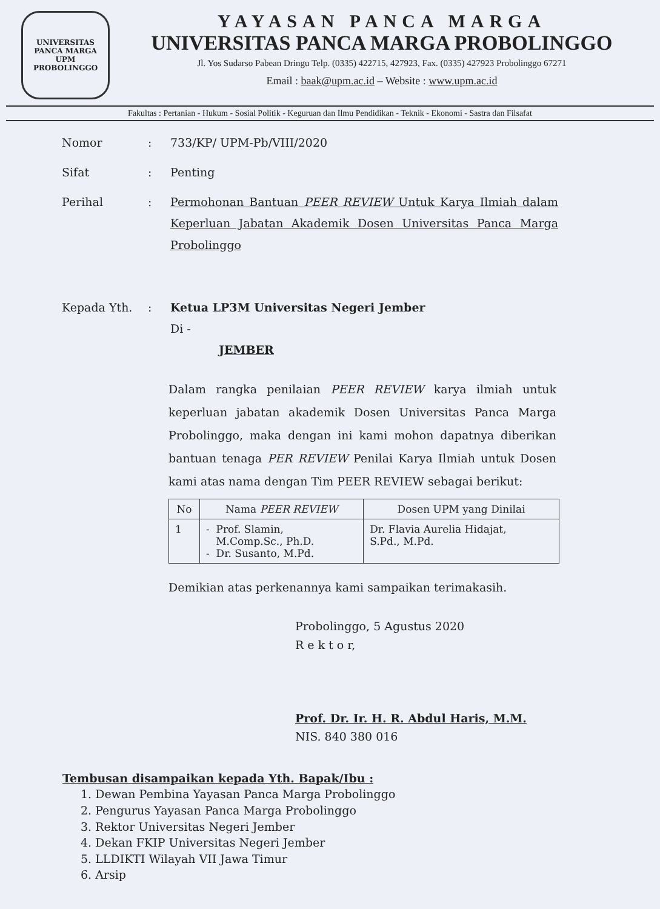UNIVERSITAS PANCA MARGA
UPM
PROBOLINGGO
YAYASAN PANCA MARGA
UNIVERSITAS PANCA MARGA PROBOLINGGO
Jl. Yos Sudarso Pabean Dringu Telp. (0335) 422715, 427923, Fax. (0335) 427923 Probolinggo 67271
Email : baak@upm.ac.id – Website : www.upm.ac.id
Fakultas : Pertanian - Hukum - Sosial Politik - Keguruan dan Ilmu Pendidikan - Teknik - Ekonomi - Sastra dan Filsafat
| Nomor | : | 733/KP/ UPM-Pb/VIII/2020 |
| Sifat | : | Penting |
| Perihal | : | Permohonan Bantuan PEER REVIEW Untuk Karya Ilmiah dalam Keperluan Jabatan Akademik Dosen Universitas Panca Marga Probolinggo |
| Kepada Yth. | : | Ketua LP3M Universitas Negeri Jember Di - JEMBER |
Dalam rangka penilaian PEER REVIEW karya ilmiah untuk keperluan jabatan akademik Dosen Universitas Panca Marga Probolinggo, maka dengan ini kami mohon dapatnya diberikan bantuan tenaga PER REVIEW Penilai Karya Ilmiah untuk Dosen kami atas nama dengan Tim PEER REVIEW sebagai berikut:
| No | Nama PEER REVIEW | Dosen UPM yang Dinilai |
| --- | --- | --- |
| 1 | - Prof. Slamin, M.Comp.Sc., Ph.D. - Dr. Susanto, M.Pd. | Dr. Flavia Aurelia Hidajat, S.Pd., M.Pd. |
Demikian atas perkenannya kami sampaikan terimakasih.
Probolinggo, 5 Agustus 2020
R e k t o r,
Prof. Dr. Ir. H. R. Abdul Haris, M.M.
NIS. 840 380 016
Tembusan disampaikan kepada Yth. Bapak/Ibu :
1. Dewan Pembina Yayasan Panca Marga Probolinggo
2. Pengurus Yayasan Panca Marga Probolinggo
3. Rektor Universitas Negeri Jember
4. Dekan FKIP Universitas Negeri Jember
5. LLDIKTI Wilayah VII Jawa Timur
6. Arsip